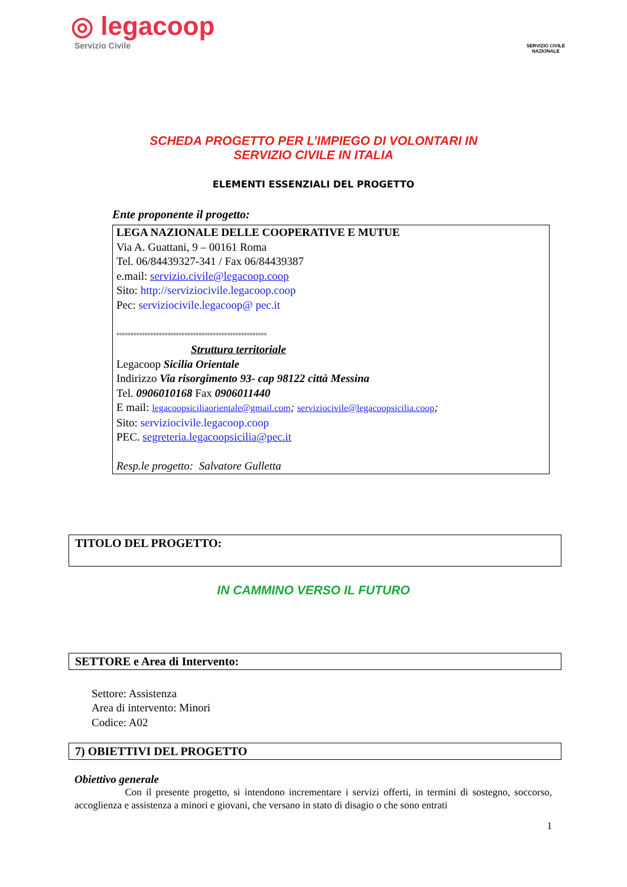◎ legacoop
Servizio Civile
SERVIZIO CIVILE NAZIONALE
SCHEDA PROGETTO PER L’IMPIEGO DI VOLONTARI IN
SERVIZIO CIVILE IN ITALIA
ELEMENTI ESSENZIALI DEL PROGETTO
Ente proponente il progetto:
LEGA NAZIONALE DELLE COOPERATIVE E MUTUE
Via A. Guattani, 9 – 00161 Roma
Tel. 06/84439327-341 / Fax 06/84439387
e.mail: servizio.civile@legacoop.coop
Sito: http://serviziocivile.legacoop.coop
Pec: serviziocivile.legacoop@ pec.it
°°°°°°°°°°°°°°°°°°°°°°°°°°°°°°°°°°°°°°°°°°°°°°°°°°°°°
Struttura territoriale
Legacoop Sicilia Orientale
Indirizzo Via risorgimento 93- cap 98122 città Messina
Tel. 0906010168 Fax 0906011440
E mail: legacoopsiciliaorientale@gmail.com; serviziocivile@legacoopsicilia.coop;
Sito: serviziocivile.legacoop.coop
PEC. segreteria.legacoopsicilia@pec.it
Resp.le progetto: Salvatore Gulletta
TITOLO DEL PROGETTO:
IN CAMMINO VERSO IL FUTURO
SETTORE e Area di Intervento:
Settore: Assistenza
Area di intervento: Minori
Codice: A02
7) OBIETTIVI DEL PROGETTO
Obiettivo generale
Con il presente progetto, si intendono incrementare i servizi offerti, in termini di sostegno, soccorso, accoglienza e assistenza a minori e giovani, che versano in stato di disagio o che sono entrati
1